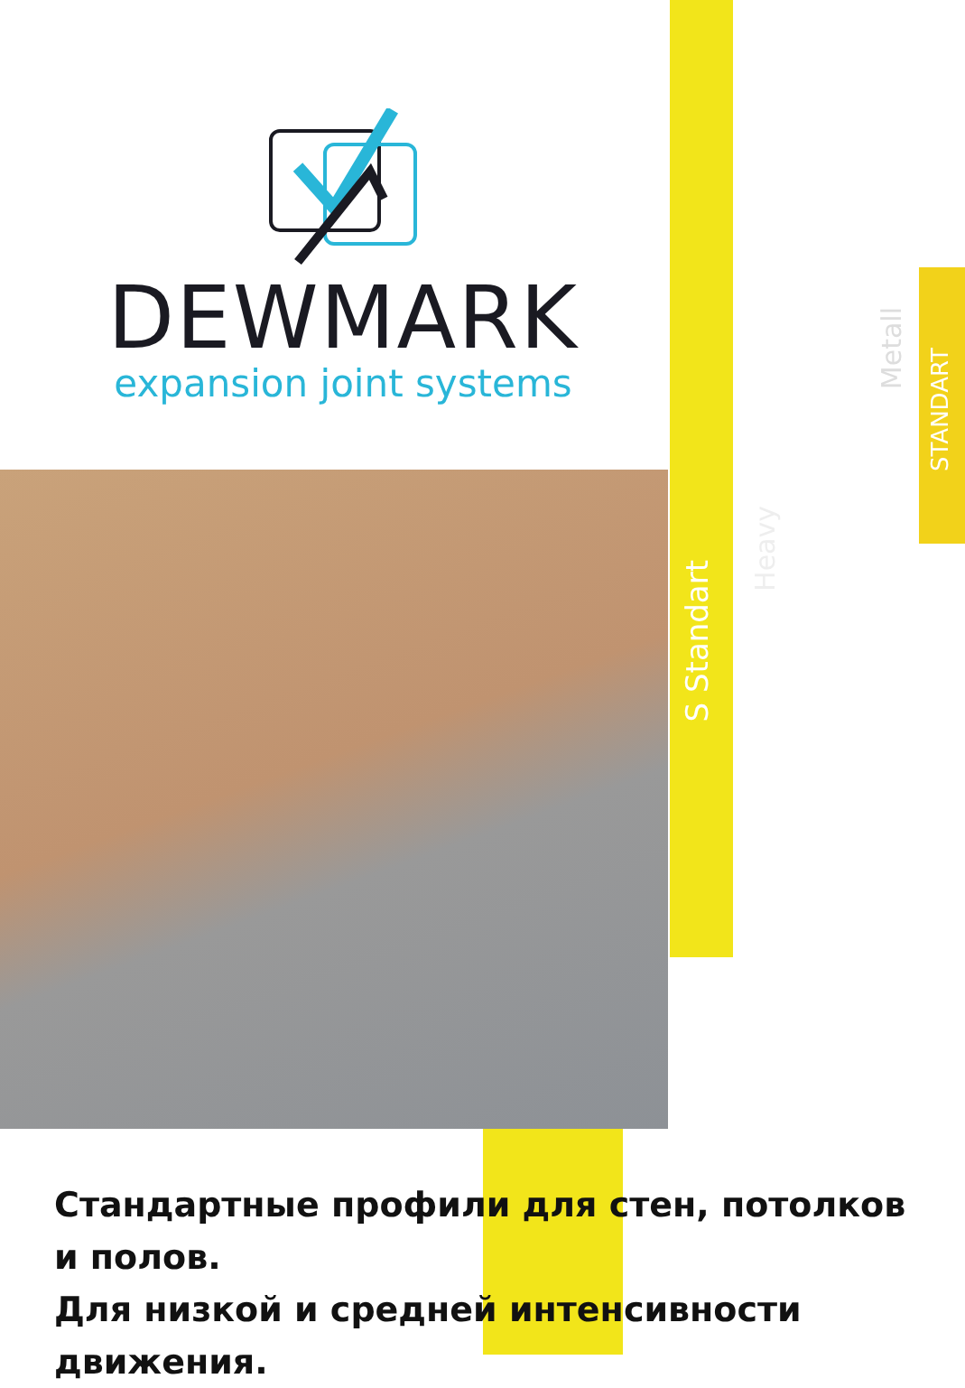DEWMARK
expansion joint systems
S Standart
Heavy
Metall
STANDART
Стандартные профили для стен, потолков и полов.
Для низкой и средней интенсивности движения.